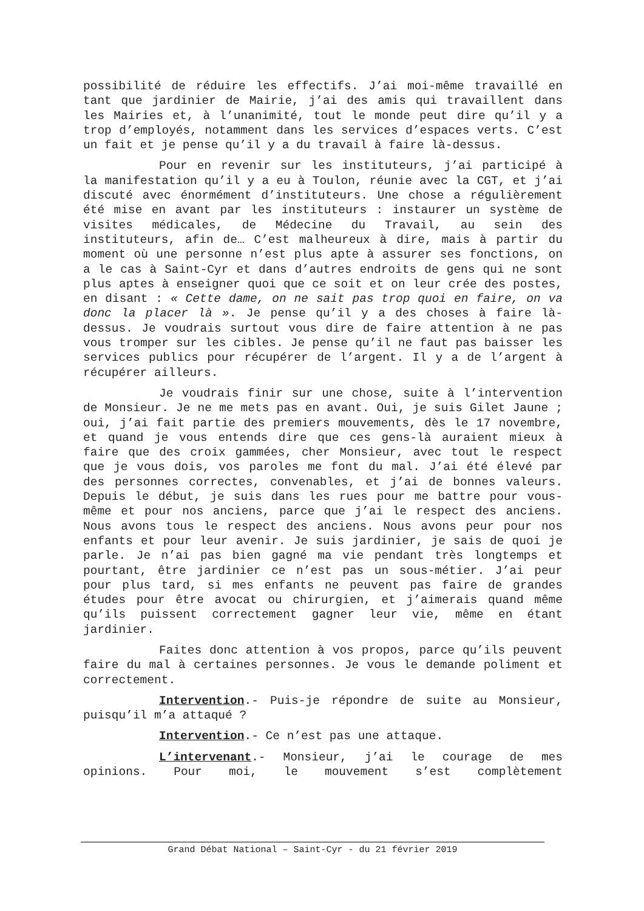possibilité de réduire les effectifs. J’ai moi-même travaillé en tant que jardinier de Mairie, j’ai des amis qui travaillent dans les Mairies et, à l’unanimité, tout le monde peut dire qu’il y a trop d’employés, notamment dans les services d’espaces verts. C’est un fait et je pense qu’il y a du travail à faire là-dessus.
Pour en revenir sur les instituteurs, j’ai participé à la manifestation qu’il y a eu à Toulon, réunie avec la CGT, et j’ai discuté avec énormément d’instituteurs. Une chose a régulièrement été mise en avant par les instituteurs : instaurer un système de visites médicales, de Médecine du Travail, au sein des instituteurs, afin de… C’est malheureux à dire, mais à partir du moment où une personne n’est plus apte à assurer ses fonctions, on a le cas à Saint-Cyr et dans d’autres endroits de gens qui ne sont plus aptes à enseigner quoi que ce soit et on leur crée des postes, en disant : « Cette dame, on ne sait pas trop quoi en faire, on va donc la placer là ». Je pense qu’il y a des choses à faire là-dessus. Je voudrais surtout vous dire de faire attention à ne pas vous tromper sur les cibles. Je pense qu’il ne faut pas baisser les services publics pour récupérer de l’argent. Il y a de l’argent à récupérer ailleurs.
Je voudrais finir sur une chose, suite à l’intervention de Monsieur. Je ne me mets pas en avant. Oui, je suis Gilet Jaune ; oui, j’ai fait partie des premiers mouvements, dès le 17 novembre, et quand je vous entends dire que ces gens-là auraient mieux à faire que des croix gammées, cher Monsieur, avec tout le respect que je vous dois, vos paroles me font du mal. J’ai été élevé par des personnes correctes, convenables, et j’ai de bonnes valeurs. Depuis le début, je suis dans les rues pour me battre pour vous-même et pour nos anciens, parce que j’ai le respect des anciens. Nous avons tous le respect des anciens. Nous avons peur pour nos enfants et pour leur avenir. Je suis jardinier, je sais de quoi je parle. Je n’ai pas bien gagné ma vie pendant très longtemps et pourtant, être jardinier ce n’est pas un sous-métier. J’ai peur pour plus tard, si mes enfants ne peuvent pas faire de grandes études pour être avocat ou chirurgien, et j’aimerais quand même qu’ils puissent correctement gagner leur vie, même en étant jardinier.
Faites donc attention à vos propos, parce qu’ils peuvent faire du mal à certaines personnes. Je vous le demande poliment et correctement.
Intervention.- Puis-je répondre de suite au Monsieur, puisqu’il m’a attaqué ?
Intervention.- Ce n’est pas une attaque.
L’intervenant.- Monsieur, j’ai le courage de mes opinions. Pour moi, le mouvement s’est complètement
Grand Débat National – Saint-Cyr - du 21 février 2019